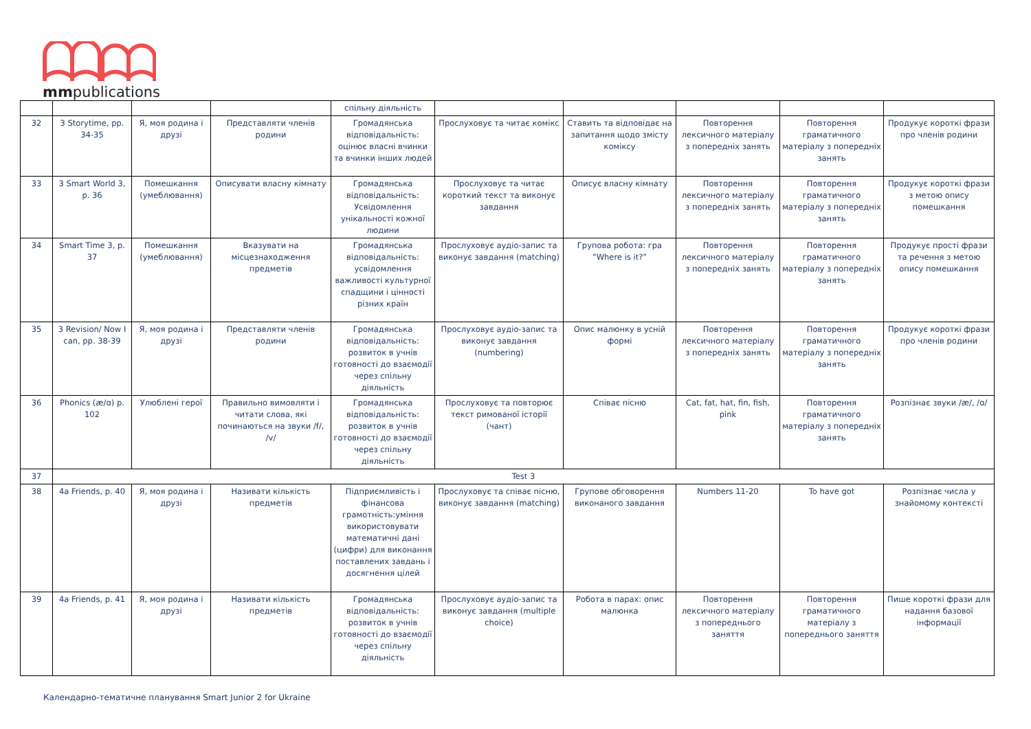mmpublications
| | | | | спільну діяльність | | | | | |
| 32 | 3 Storytime, pp. 34-35 | Я, моя родина і друзі | Представляти членів родини | Громадянська відповідальність: оцінює власні вчинки та вчинки інших людей | Прослуховує та читає комікс | Ставить та відповідає на запитання щодо змісту коміксу | Повторення лексичного матеріалу з попередніх занять | Повторення граматичного матеріалу з попередніх занять | Продукує короткі фрази про членів родини |
| 33 | 3 Smart World 3, p. 36 | Помешкання (умеблювання) | Описувати власну кімнату | Громадянська відповідальність: Усвідомлення унікальності кожної людини | Прослуховує та читає короткий текст та виконує завдання | Описує власну кімнату | Повторення лексичного матеріалу з попередніх занять | Повторення граматичного матеріалу з попередніх занять | Продукує короткі фрази з метою опису помешкання |
| 34 | Smart Time 3, p. 37 | Помешкання (умеблювання) | Вказувати на місцезнаходження предметів | Громадянська відповідальність: усвідомлення важливості культурної спадщини і цінності різних країн | Прослуховує аудіо-запис та виконує завдання (matching) | Групова робота: гра ”Where is it?” | Повторення лексичного матеріалу з попередніх занять | Повторення граматичного матеріалу з попередніх занять | Продукує прості фрази та речення з метою опису помешкання |
| 35 | 3 Revision/ Now I can, pp. 38-39 | Я, моя родина і друзі | Представляти членів родини | Громадянська відповідальність: розвиток в учнів готовності до взаємодії через спільну діяльність | Прослуховує аудіо-запис та виконує завдання (numbering) | Опис малюнку в усній формі | Повторення лексичного матеріалу з попередніх занять | Повторення граматичного матеріалу з попередніх занять | Продукує короткі фрази про членів родини |
| 36 | Phonics (æ/ɑ) p. 102 | Улюблені герої | Правильно вимовляти і читати слова, які починаються на звуки /f/, /v/ | Громадянська відповідальність: розвиток в учнів готовності до взаємодії через спільну діяльність | Прослуховує та повторює текст римованої історії (чант) | Співає пісню | Cat, fat, hat, fin, fish, pink | Повторення граматичного матеріалу з попередніх занять | Розпізнає звуки /æ/, /ɑ/ |
| 37 | Test 3 | | | | | | | | |
| 38 | 4a Friends, p. 40 | Я, моя родина і друзі | Називати кількість предметів | Підприємливість і фінансова грамотність:уміння використовувати математичні дані (цифри) для виконання поставлених завдань і досягнення цілей | Прослуховує та співає пісню, виконує завдання (matching) | Групове обговорення виконаного завдання | Numbers 11-20 | To have got | Розпізнає числа у знайомому контексті |
| 39 | 4a Friends, p. 41 | Я, моя родина і друзі | Називати кількість предметів | Громадянська відповідальність: розвиток в учнів готовності до взаємодії через спільну діяльність | Прослуховує аудіо-запис та виконує завдання (multiple choice) | Робота в парах: опис малюнка | Повторення лексичного матеріалу з попереднього заняття | Повторення граматичного матеріалу з попереднього заняття | Пише короткі фрази для надання базової інформації |
Календарно-тематичне планування Smart Junior 2 for Ukraine